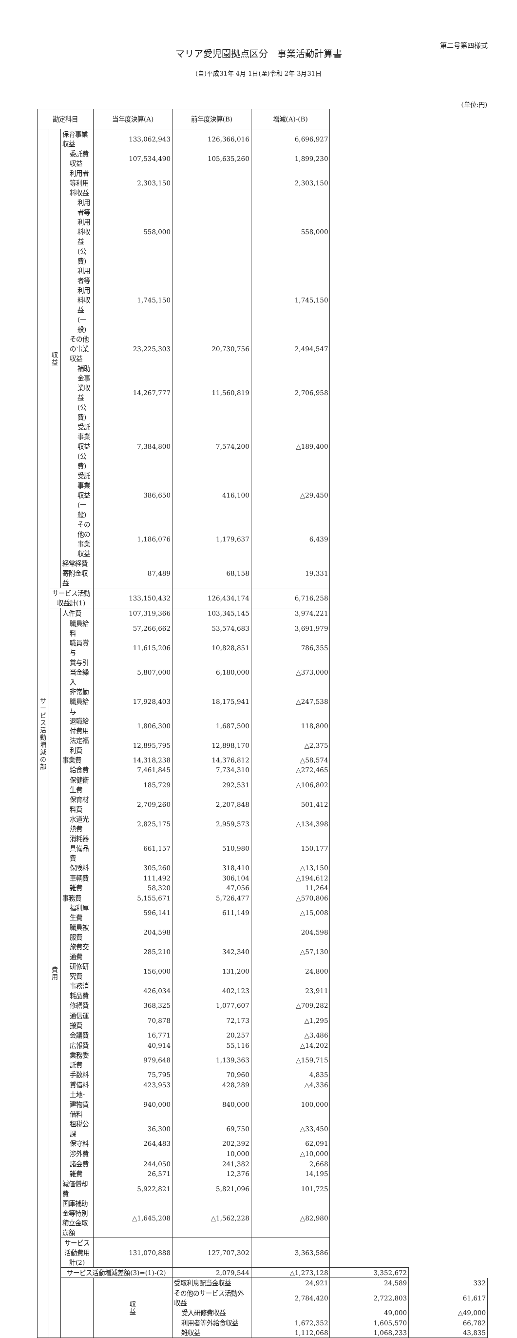第二号第四様式
マリア愛児園拠点区分　事業活動計算書
(自)平成31年 4月 1日(至)令和 2年 3月31日
(単位:円)
| 勘定科目 | | | 当年度決算(A) | 前年度決算(B) | 増減(A)-(B) | | |
| --- | --- | --- | --- | --- | --- | --- | --- |
| サ ー ビ ス 活 動 増 減 の 部 | 収 益 | 保育事業収益 | 133,062,943 | 126,366,016 | 6,696,927 | | |
| | | 委託費収益 | 107,534,490 | 105,635,260 | 1,899,230 | | |
| | | 利用者等利用料収益 | 2,303,150 | | 2,303,150 | | |
| | | 利用者等利用料収益(公費) | 558,000 | | 558,000 | | |
| | | 利用者等利用料収益(一般) | 1,745,150 | | 1,745,150 | | |
| | | その他の事業収益 | 23,225,303 | 20,730,756 | 2,494,547 | | |
| | | 補助金事業収益(公費) | 14,267,777 | 11,560,819 | 2,706,958 | | |
| | | 受託事業収益(公費) | 7,384,800 | 7,574,200 | △189,400 | | |
| | | 受託事業収益(一般) | 386,650 | 416,100 | △29,450 | | |
| | | その他の事業収益 | 1,186,076 | 1,179,637 | 6,439 | | |
| | | 経常経費寄附金収益 | 87,489 | 68,158 | 19,331 | | |
| | サービス活動収益計(1) | | 133,150,432 | 126,434,174 | 6,716,258 | | |
| | 費 用 | 人件費 | 107,319,366 | 103,345,145 | 3,974,221 | | |
| | | 職員給料 | 57,266,662 | 53,574,683 | 3,691,979 | | |
| | | 職員賞与 | 11,615,206 | 10,828,851 | 786,355 | | |
| | | 賞与引当金繰入 | 5,807,000 | 6,180,000 | △373,000 | | |
| | | 非常勤職員給与 | 17,928,403 | 18,175,941 | △247,538 | | |
| | | 退職給付費用 | 1,806,300 | 1,687,500 | 118,800 | | |
| | | 法定福利費 | 12,895,795 | 12,898,170 | △2,375 | | |
| | | 事業費 | 14,318,238 | 14,376,812 | △58,574 | | |
| | | 給食費 | 7,461,845 | 7,734,310 | △272,465 | | |
| | | 保健衛生費 | 185,729 | 292,531 | △106,802 | | |
| | | 保育材料費 | 2,709,260 | 2,207,848 | 501,412 | | |
| | | 水道光熱費 | 2,825,175 | 2,959,573 | △134,398 | | |
| | | 消耗器具備品費 | 661,157 | 510,980 | 150,177 | | |
| | | 保険料 | 305,260 | 318,410 | △13,150 | | |
| | | 車輌費 | 111,492 | 306,104 | △194,612 | | |
| | | 雑費 | 58,320 | 47,056 | 11,264 | | |
| | | 事務費 | 5,155,671 | 5,726,477 | △570,806 | | |
| | | 福利厚生費 | 596,141 | 611,149 | △15,008 | | |
| | | 職員被服費 | 204,598 | | 204,598 | | |
| | | 旅費交通費 | 285,210 | 342,340 | △57,130 | | |
| | | 研修研究費 | 156,000 | 131,200 | 24,800 | | |
| | | 事務消耗品費 | 426,034 | 402,123 | 23,911 | | |
| | | 修繕費 | 368,325 | 1,077,607 | △709,282 | | |
| | | 通信運搬費 | 70,878 | 72,173 | △1,295 | | |
| | | 会議費 | 16,771 | 20,257 | △3,486 | | |
| | | 広報費 | 40,914 | 55,116 | △14,202 | | |
| | | 業務委託費 | 979,648 | 1,139,363 | △159,715 | | |
| | | 手数料 | 75,795 | 70,960 | 4,835 | | |
| | | 賃借料 | 423,953 | 428,289 | △4,336 | | |
| | | 土地･建物賃借料 | 940,000 | 840,000 | 100,000 | | |
| | | 租税公課 | 36,300 | 69,750 | △33,450 | | |
| | | 保守料 | 264,483 | 202,392 | 62,091 | | |
| | | 渉外費 | | 10,000 | △10,000 | | |
| | | 諸会費 | 244,050 | 241,382 | 2,668 | | |
| | | 雑費 | 26,571 | 12,376 | 14,195 | | |
| | | 減価償却費 | 5,922,821 | 5,821,096 | 101,725 | | |
| | | 国庫補助金等特別積立金取崩額 | △1,645,208 | △1,562,228 | △82,980 | | |
| | | サービス活動費用計(2) | 131,070,888 | 127,707,302 | 3,363,586 | | |
| | | サービス活動増減差額(3)=(1)-(2) | | 2,079,544 | △1,273,128 | 3,352,672 | |
| | | | 収 益 | 受取利息配当金収益 | 24,921 | 24,589 | 332 |
| | | | | その他のサービス活動外収益 | 2,784,420 | 2,722,803 | 61,617 |
| | | | | 受入研修費収益 | | 49,000 | △49,000 |
| | | | | 利用者等外給食収益 | 1,672,352 | 1,605,570 | 66,782 |
| | | | | 雑収益 | 1,112,068 | 1,068,233 | 43,835 |